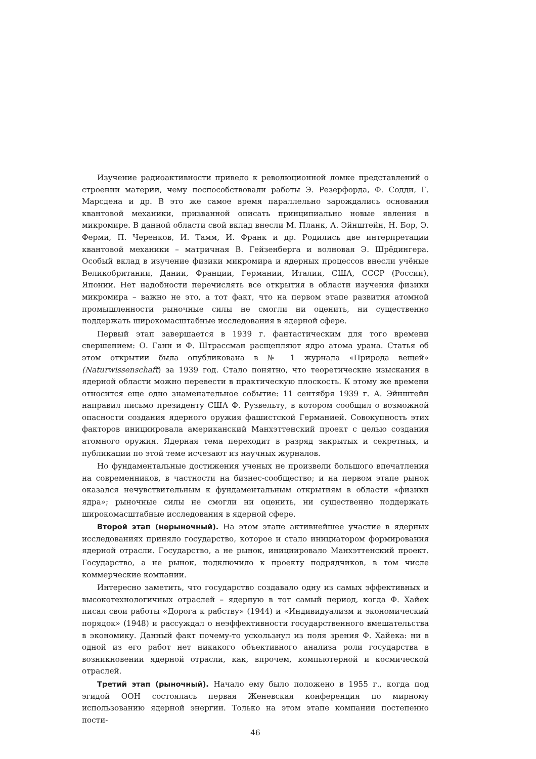Изучение радиоактивности привело к революционной ломке представлений о строении материи, чему поспособствовали работы Э. Резерфорда, Ф. Содди, Г. Марсдена и др. В это же самое время параллельно зарождались основания квантовой механики, призванной описать принципиально новые явления в микромире. В данной области свой вклад внесли М. Планк, А. Эйнштейн, Н. Бор, Э. Ферми, П. Черенков, И. Тамм, И. Франк и др. Родились две интерпретации квантовой механики – матричная В. Гейзенберга и волновая Э. Шрёдингера. Особый вклад в изучение физики микромира и ядерных процессов внесли учёные Великобритании, Дании, Франции, Германии, Италии, США, СССР (России), Японии. Нет надобности перечислять все открытия в области изучения физики микромира – важно не это, а тот факт, что на первом этапе развития атомной промышленности рыночные силы не смогли ни оценить, ни существенно поддержать широкомасштабные исследования в ядерной сфере.
Первый этап завершается в 1939 г. фантастическим для того времени свершением: О. Ганн и Ф. Штрассман расщепляют ядро атома урана. Статья об этом открытии была опубликована в № 1 журнала «Природа вещей» (Naturwissenschaft) за 1939 год. Стало понятно, что теоретические изыскания в ядерной области можно перевести в практическую плоскость. К этому же времени относится еще одно знаменательное событие: 11 сентября 1939 г. А. Эйнштейн направил письмо президенту США Ф. Рузвельту, в котором сообщил о возможной опасности создания ядерного оружия фашистской Германией. Совокупность этих факторов инициировала американский Манхэттенский проект с целью создания атомного оружия. Ядерная тема переходит в разряд закрытых и секретных, и публикации по этой теме исчезают из научных журналов.
Но фундаментальные достижения ученых не произвели большого впечатления на современников, в частности на бизнес-сообщество; и на первом этапе рынок оказался нечувствительным к фундаментальным открытиям в области «физики ядра»; рыночные силы не смогли ни оценить, ни существенно поддержать широкомасштабные исследования в ядерной сфере.
Второй этап (нерыночный). На этом этапе активнейшее участие в ядерных исследованиях приняло государство, которое и стало инициатором формирования ядерной отрасли. Государство, а не рынок, инициировало Манхэттенский проект. Государство, а не рынок, подключило к проекту подрядчиков, в том числе коммерческие компании.
Интересно заметить, что государство создавало одну из самых эффективных и высокотехнологичных отраслей – ядерную в тот самый период, когда Ф. Хайек писал свои работы «Дорога к рабству» (1944) и «Индивидуализм и экономический порядок» (1948) и рассуждал о неэффективности государственного вмешательства в экономику. Данный факт почему-то ускользнул из поля зрения Ф. Хайека: ни в одной из его работ нет никакого объективного анализа роли государства в возникновении ядерной отрасли, как, впрочем, компьютерной и космической отраслей.
Третий этап (рыночный). Начало ему было положено в 1955 г., когда под эгидой ООН состоялась первая Женевская конференция по мирному использованию ядерной энергии. Только на этом этапе компании постепенно пости-
46